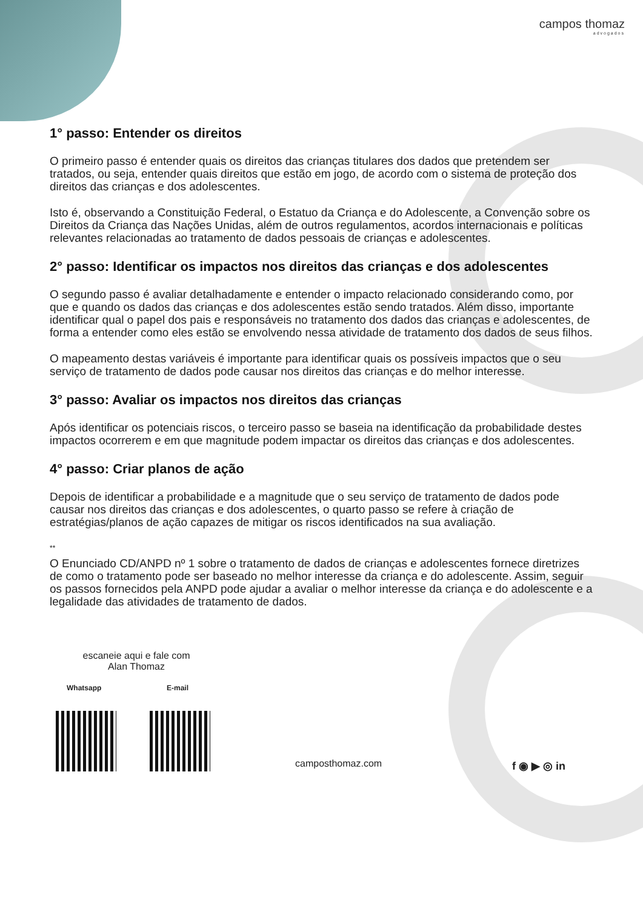campos thomaz
advogados
1° passo: Entender os direitos
O primeiro passo é entender quais os direitos das crianças titulares dos dados que pretendem ser tratados, ou seja, entender quais direitos que estão em jogo, de acordo com o sistema de proteção dos direitos das crianças e dos adolescentes.
Isto é, observando a Constituição Federal, o Estatuo da Criança e do Adolescente, a Convenção sobre os Direitos da Criança das Nações Unidas, além de outros regulamentos, acordos internacionais e políticas relevantes relacionadas ao tratamento de dados pessoais de crianças e adolescentes.
2° passo: Identificar os impactos nos direitos das crianças e dos adolescentes
O segundo passo é avaliar detalhadamente e entender o impacto relacionado considerando como, por que e quando os dados das crianças e dos adolescentes estão sendo tratados. Além disso, importante identificar qual o papel dos pais e responsáveis no tratamento dos dados das crianças e adolescentes, de forma a entender como eles estão se envolvendo nessa atividade de tratamento dos dados de seus filhos.
O mapeamento destas variáveis é importante para identificar quais os possíveis impactos que o seu serviço de tratamento de dados pode causar nos direitos das crianças e do melhor interesse.
3° passo: Avaliar os impactos nos direitos das crianças
Após identificar os potenciais riscos, o terceiro passo se baseia na identificação da probabilidade destes impactos ocorrerem e em que magnitude podem impactar os direitos das crianças e dos adolescentes.
4° passo: Criar planos de ação
Depois de identificar a probabilidade e a magnitude que o seu serviço de tratamento de dados pode causar nos direitos das crianças e dos adolescentes, o quarto passo se refere à criação de estratégias/planos de ação capazes de mitigar os riscos identificados na sua avaliação.
**
O Enunciado CD/ANPD nº 1 sobre o tratamento de dados de crianças e adolescentes fornece diretrizes de como o tratamento pode ser baseado no melhor interesse da criança e do adolescente. Assim, seguir os passos fornecidos pela ANPD pode ajudar a avaliar o melhor interesse da criança e do adolescente e a legalidade das atividades de tratamento de dados.
escaneie aqui e fale com
Alan Thomaz
Whatsapp E-mail
camposthomaz.com f ◉ ▶ ◎ in